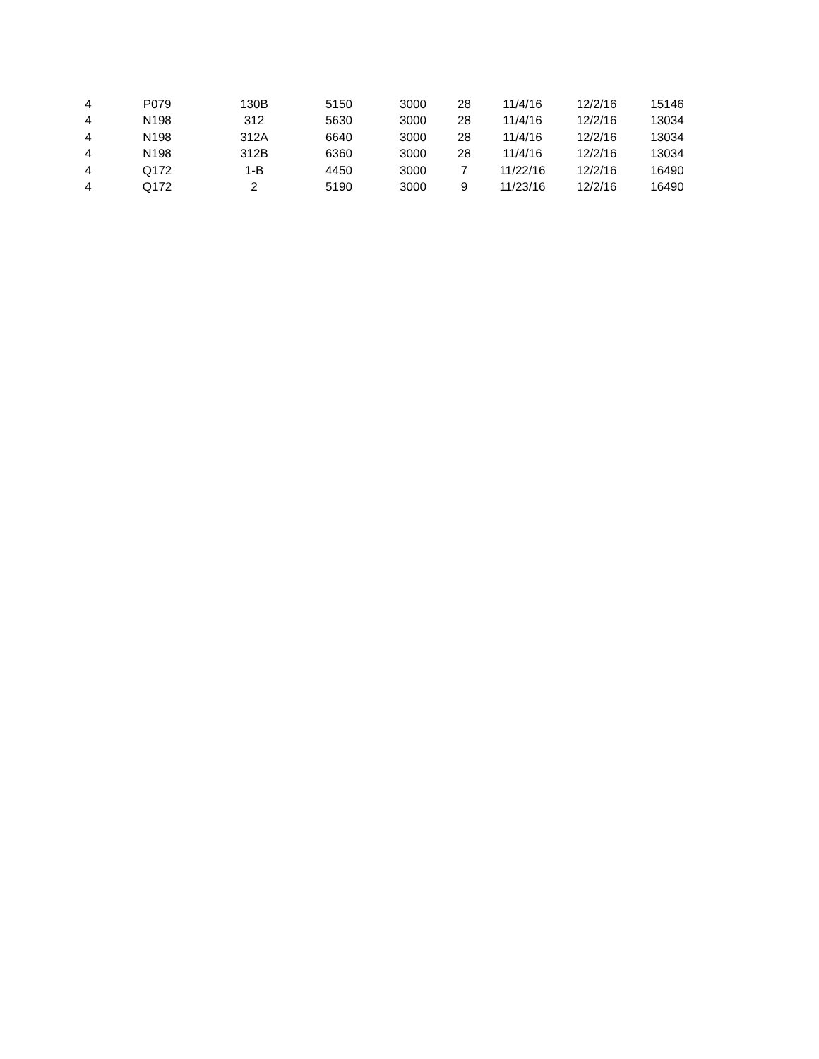| 4 | P079 | 130B | 5150 | 3000 | 28 | 11/4/16 | 12/2/16 | 15146 |
| 4 | N198 | 312 | 5630 | 3000 | 28 | 11/4/16 | 12/2/16 | 13034 |
| 4 | N198 | 312A | 6640 | 3000 | 28 | 11/4/16 | 12/2/16 | 13034 |
| 4 | N198 | 312B | 6360 | 3000 | 28 | 11/4/16 | 12/2/16 | 13034 |
| 4 | Q172 | 1-B | 4450 | 3000 | 7 | 11/22/16 | 12/2/16 | 16490 |
| 4 | Q172 | 2 | 5190 | 3000 | 9 | 11/23/16 | 12/2/16 | 16490 |